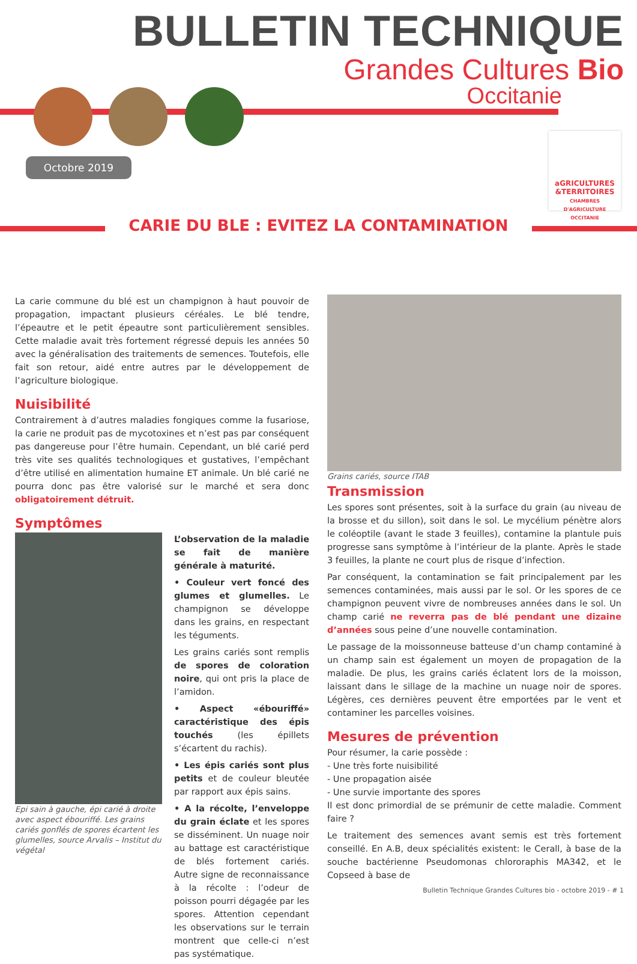BULLETIN TECHNIQUE
Grandes Cultures Bio
Occitanie
Octobre 2019
aGRICULTURES
&TERRITOIRES
CHAMBRES D'AGRICULTURE OCCITANIE
CARIE DU BLE : EVITEZ LA CONTAMINATION
La carie commune du blé est un champignon à haut pouvoir de propagation, impactant plusieurs céréales. Le blé tendre, l’épeautre et le petit épeautre sont particulièrement sensibles. Cette maladie avait très fortement régressé depuis les années 50 avec la généralisation des traitements de semences. Toutefois, elle fait son retour, aidé entre autres par le développement de l’agriculture biologique.
Nuisibilité
Contrairement à d’autres maladies fongiques comme la fusariose, la carie ne produit pas de mycotoxines et n’est pas par conséquent pas dangereuse pour l’être humain. Cependant, un blé carié perd très vite ses qualités technologiques et gustatives, l’empêchant d’être utilisé en alimentation humaine ET animale. Un blé carié ne pourra donc pas être valorisé sur le marché et sera donc obligatoirement détruit.
Symptômes
Epi sain à gauche, épi carié à droite avec aspect ébouriffé. Les grains cariés gonflés de spores écartent les glumelles, source Arvalis – Institut du végétal
L’observation de la maladie se fait de manière générale à maturité.
• Couleur vert foncé des glumes et glumelles. Le champignon se développe dans les grains, en respectant les téguments.
Les grains cariés sont remplis de spores de coloration noire, qui ont pris la place de l’amidon.
• Aspect «ébouriffé» caractéristique des épis touchés (les épillets s’écartent du rachis).
• Les épis cariés sont plus petits et de couleur bleutée par rapport aux épis sains.
• A la récolte, l’enveloppe du grain éclate et les spores se disséminent. Un nuage noir au battage est caractéristique de blés fortement cariés. Autre signe de reconnaissance à la récolte : l’odeur de poisson pourri dégagée par les spores. Attention cependant les observations sur le terrain montrent que celle-ci n’est pas systématique.
Grains cariés, source ITAB
Transmission
Les spores sont présentes, soit à la surface du grain (au niveau de la brosse et du sillon), soit dans le sol. Le mycélium pénètre alors le coléoptile (avant le stade 3 feuilles), contamine la plantule puis progresse sans symptôme à l’intérieur de la plante. Après le stade 3 feuilles, la plante ne court plus de risque d’infection.
Par conséquent, la contamination se fait principalement par les semences contaminées, mais aussi par le sol. Or les spores de ce champignon peuvent vivre de nombreuses années dans le sol. Un champ carié ne reverra pas de blé pendant une dizaine d’années sous peine d’une nouvelle contamination.
Le passage de la moissonneuse batteuse d’un champ contaminé à un champ sain est également un moyen de propagation de la maladie. De plus, les grains cariés éclatent lors de la moisson, laissant dans le sillage de la machine un nuage noir de spores. Légères, ces dernières peuvent être emportées par le vent et contaminer les parcelles voisines.
Mesures de prévention
Pour résumer, la carie possède :
- Une très forte nuisibilité
- Une propagation aisée
- Une survie importante des spores
Il est donc primordial de se prémunir de cette maladie. Comment faire ?
Le traitement des semences avant semis est très fortement conseillé. En A.B, deux spécialités existent: le Cerall, à base de la souche bactérienne Pseudomonas chlororaphis MA342, et le Copseed à base de
Bulletin Technique Grandes Cultures bio - octobre 2019 - # 1